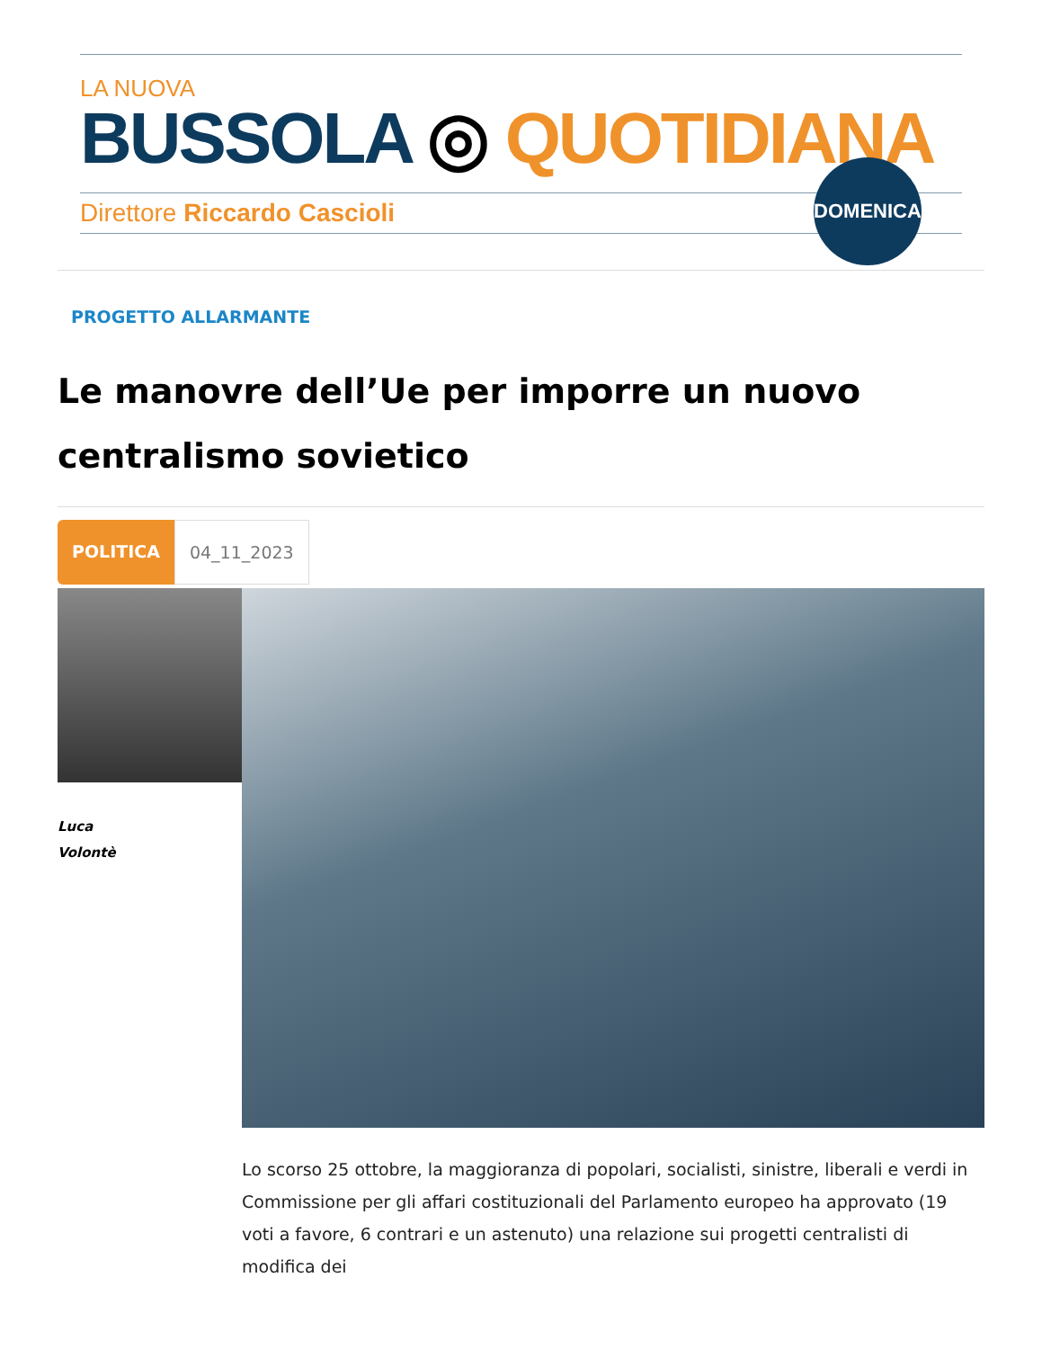LA NUOVA
BUSSOLA ◎ QUOTIDIANA
Direttore Riccardo Cascioli
DOMENICA
PROGETTO ALLARMANTE
Le manovre dell’Ue per imporre un nuovo centralismo sovietico
POLITICA 04_11_2023
Luca
Volontè
Lo scorso 25 ottobre, la maggioranza di popolari, socialisti, sinistre, liberali e verdi in Commissione per gli affari costituzionali del Parlamento europeo ha approvato (19 voti a favore, 6 contrari e un astenuto) una relazione sui progetti centralisti di modifica dei